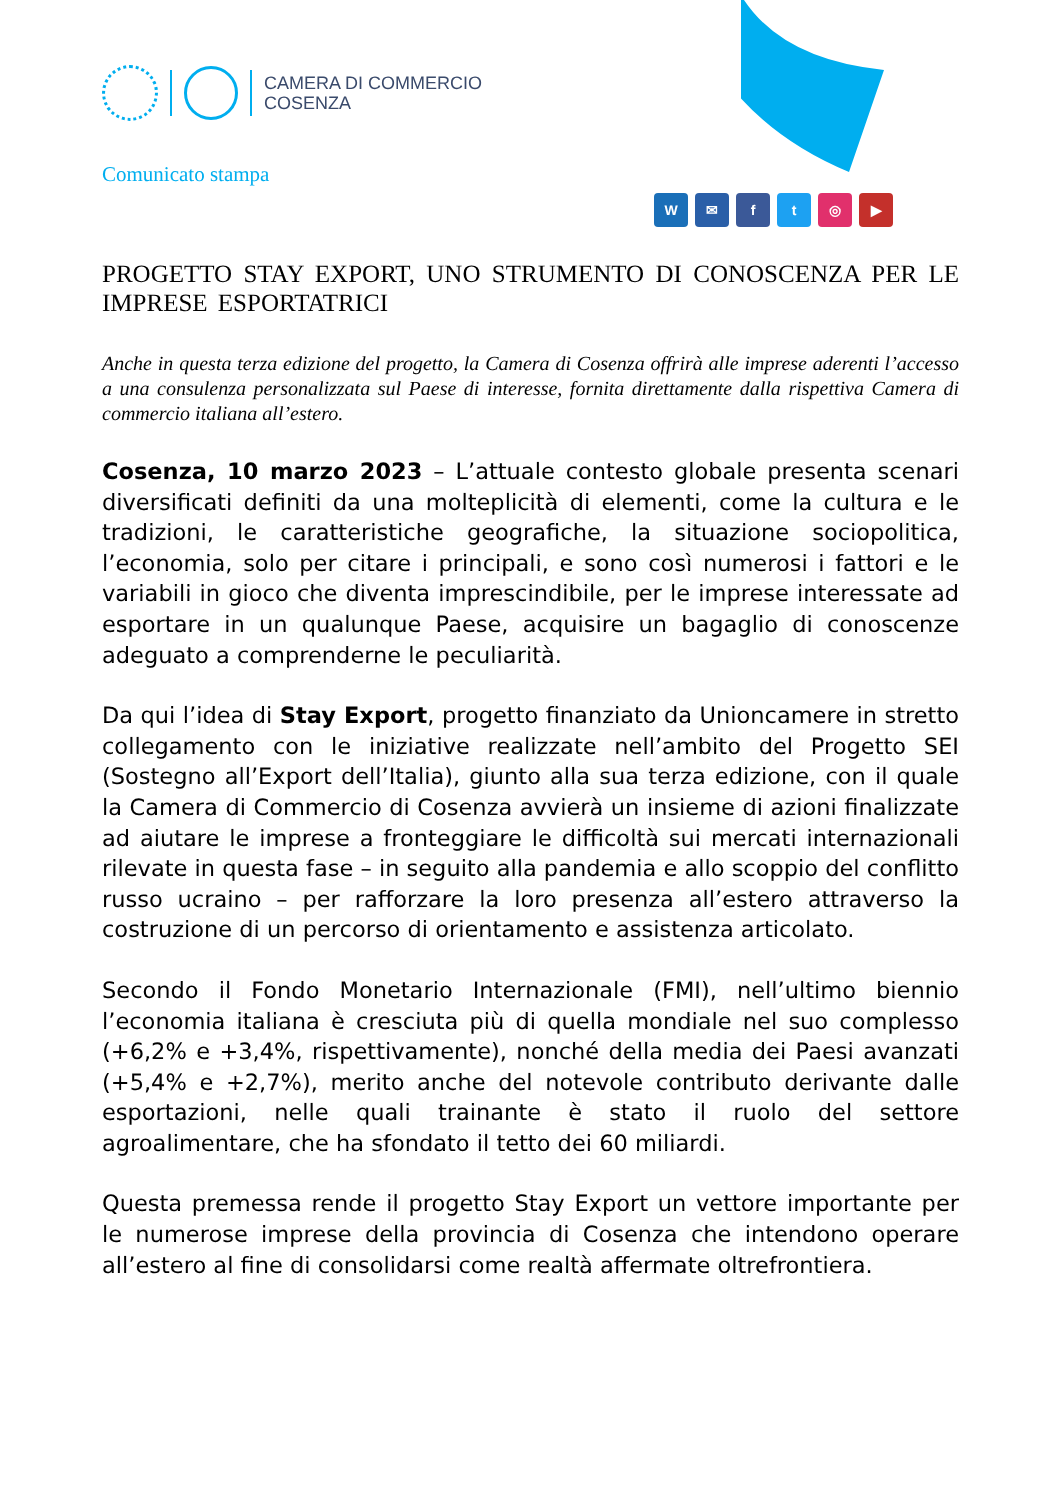CAMERA DI COMMERCIO
COSENZA
Comunicato stampa
W ✉ ft ◎ ▶
PROGETTO STAY EXPORT, UNO STRUMENTO DI CONOSCENZA PER LE IMPRESE ESPORTATRICI
Anche in questa terza edizione del progetto, la Camera di Cosenza offrirà alle imprese aderenti l’accesso a una consulenza personalizzata sul Paese di interesse, fornita direttamente dalla rispettiva Camera di commercio italiana all’estero.
Cosenza, 10 marzo 2023 – L’attuale contesto globale presenta scenari diversificati definiti da una molteplicità di elementi, come la cultura e le tradizioni, le caratteristiche geografiche, la situazione sociopolitica, l’economia, solo per citare i principali, e sono così numerosi i fattori e le variabili in gioco che diventa imprescindibile, per le imprese interessate ad esportare in un qualunque Paese, acquisire un bagaglio di conoscenze adeguato a comprenderne le peculiarità.
Da qui l’idea di Stay Export, progetto finanziato da Unioncamere in stretto collegamento con le iniziative realizzate nell’ambito del Progetto SEI (Sostegno all’Export dell’Italia), giunto alla sua terza edizione, con il quale la Camera di Commercio di Cosenza avvierà un insieme di azioni finalizzate ad aiutare le imprese a fronteggiare le difficoltà sui mercati internazionali rilevate in questa fase – in seguito alla pandemia e allo scoppio del conflitto russo ucraino – per rafforzare la loro presenza all’estero attraverso la costruzione di un percorso di orientamento e assistenza articolato.
Secondo il Fondo Monetario Internazionale (FMI), nell’ultimo biennio l’economia italiana è cresciuta più di quella mondiale nel suo complesso (+6,2% e +3,4%, rispettivamente), nonché della media dei Paesi avanzati (+5,4% e +2,7%), merito anche del notevole contributo derivante dalle esportazioni, nelle quali trainante è stato il ruolo del settore agroalimentare, che ha sfondato il tetto dei 60 miliardi.
Questa premessa rende il progetto Stay Export un vettore importante per le numerose imprese della provincia di Cosenza che intendono operare all’estero al fine di consolidarsi come realtà affermate oltrefrontiera.